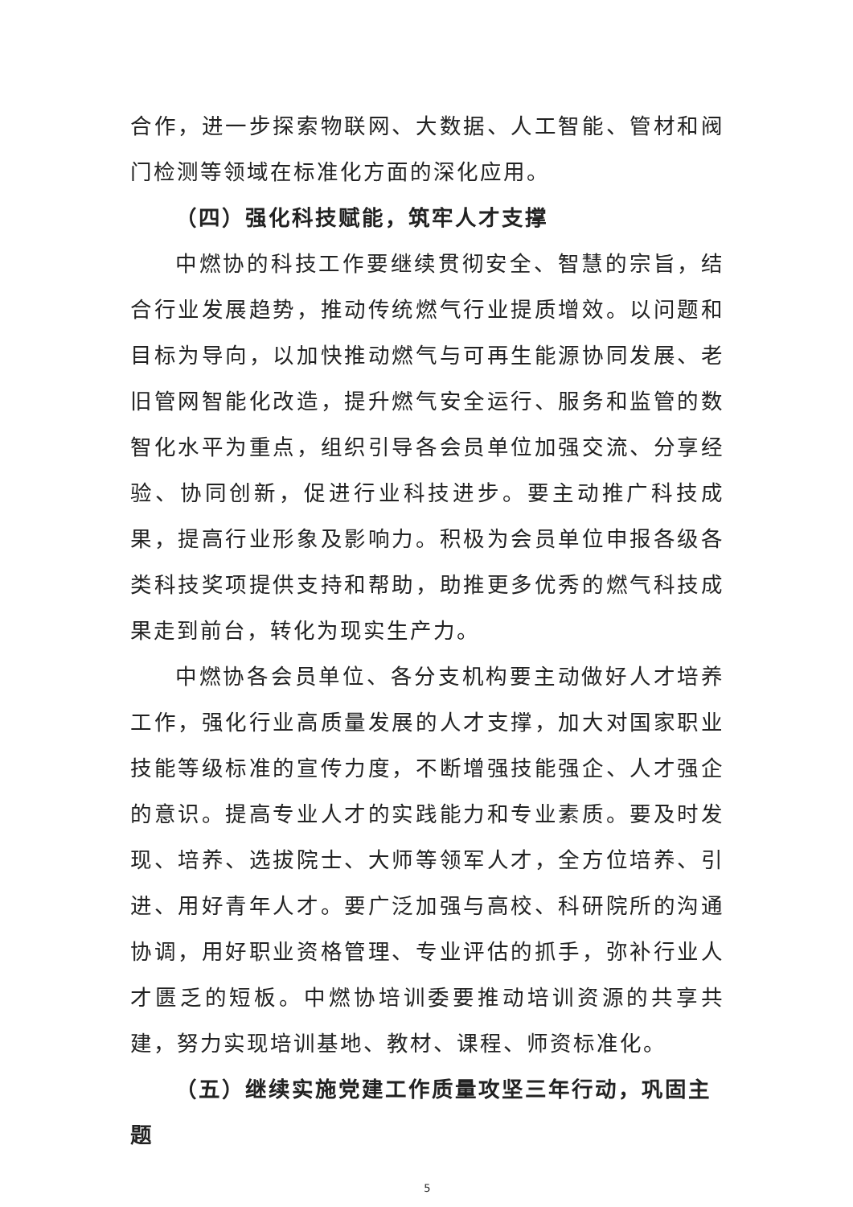合作，进一步探索物联网、大数据、人工智能、管材和阀门检测等领域在标准化方面的深化应用。
（四）强化科技赋能，筑牢人才支撑
中燃协的科技工作要继续贯彻安全、智慧的宗旨，结合行业发展趋势，推动传统燃气行业提质增效。以问题和目标为导向，以加快推动燃气与可再生能源协同发展、老旧管网智能化改造，提升燃气安全运行、服务和监管的数智化水平为重点，组织引导各会员单位加强交流、分享经验、协同创新，促进行业科技进步。要主动推广科技成果，提高行业形象及影响力。积极为会员单位申报各级各类科技奖项提供支持和帮助，助推更多优秀的燃气科技成果走到前台，转化为现实生产力。
中燃协各会员单位、各分支机构要主动做好人才培养工作，强化行业高质量发展的人才支撑，加大对国家职业技能等级标准的宣传力度，不断增强技能强企、人才强企的意识。提高专业人才的实践能力和专业素质。要及时发现、培养、选拔院士、大师等领军人才，全方位培养、引进、用好青年人才。要广泛加强与高校、科研院所的沟通协调，用好职业资格管理、专业评估的抓手，弥补行业人才匮乏的短板。中燃协培训委要推动培训资源的共享共建，努力实现培训基地、教材、课程、师资标准化。
（五）继续实施党建工作质量攻坚三年行动，巩固主题
5